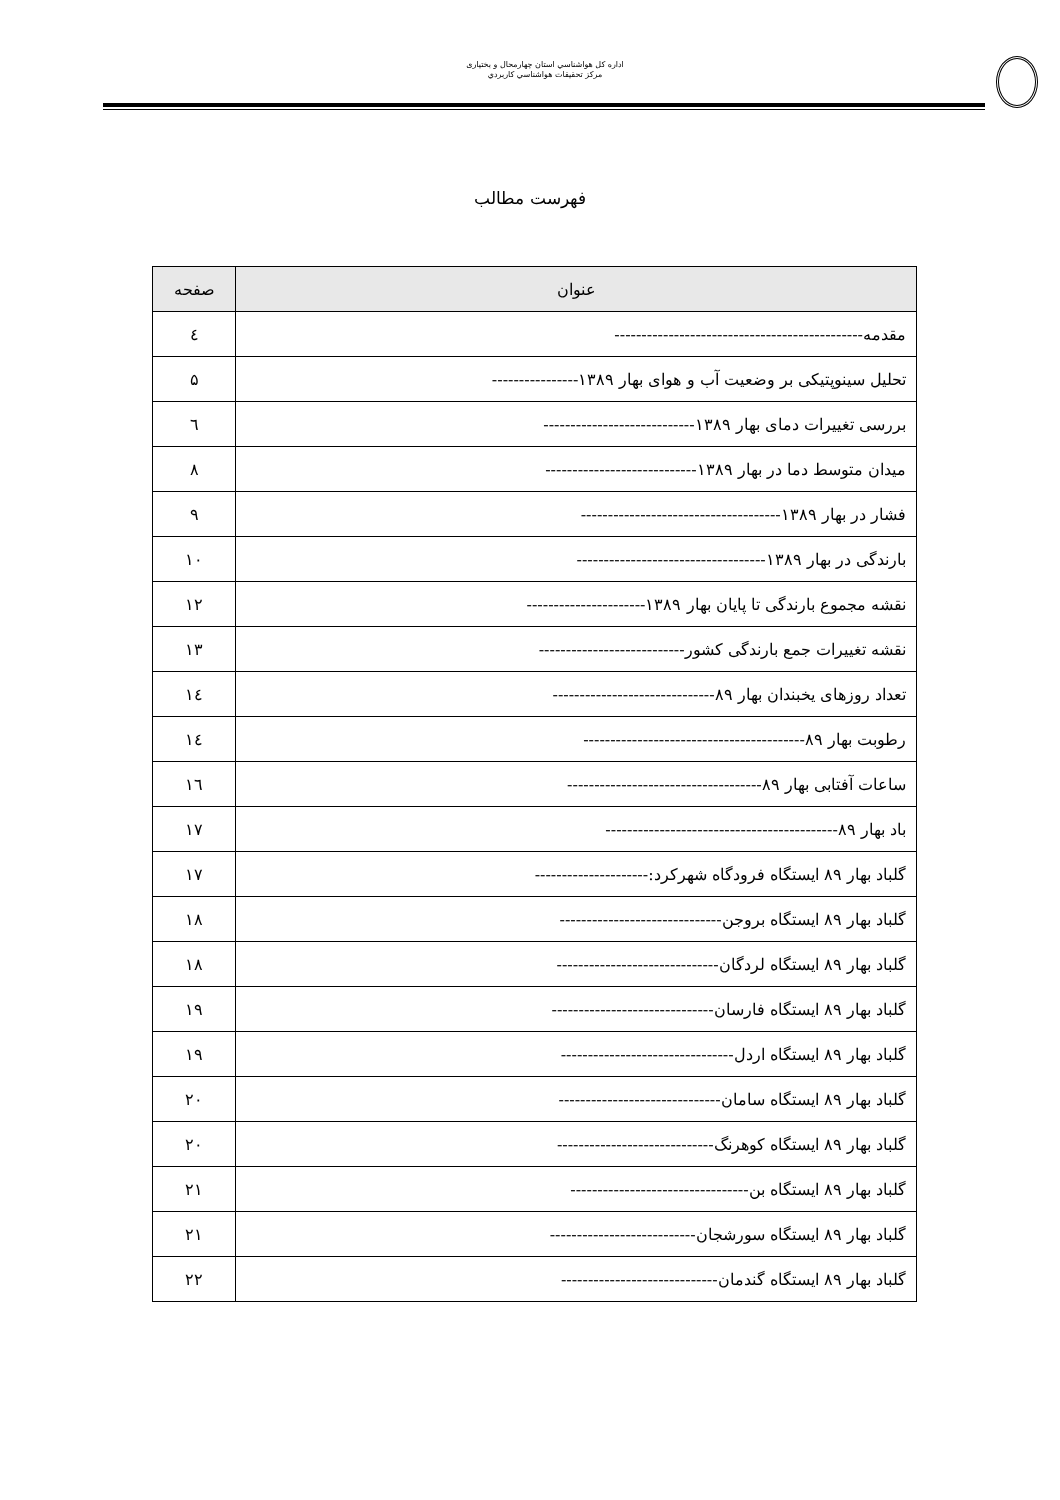اداره كل هواشناسي استان چهارمحال و بختياری
مركز تحقيقات هواشناسي كاربردي
فهرست مطالب
| عنوان | صفحه |
| --- | --- |
| مقدمه---------------------------------------------- | ٤ |
| تحلیل سینوپتیکی بر وضعیت آب و هوای بهار ۱۳۸۹---------------- | ۵ |
| بررسی تغییرات دمای بهار ۱۳۸۹---------------------------- | ٦ |
| میدان متوسط دما در بهار ۱۳۸۹---------------------------- | ۸ |
| فشار در بهار ۱۳۸۹------------------------------------- | ۹ |
| بارندگی در بهار ۱۳۸۹----------------------------------- | ۱۰ |
| نقشه مجموع بارندگی تا پایان بهار ۱۳۸۹---------------------- | ۱۲ |
| نقشه تغییرات جمع بارندگی کشور--------------------------- | ۱۳ |
| تعداد روزهای یخبندان بهار ۸۹------------------------------ | ۱٤ |
| رطوبت بهار ۸۹----------------------------------------- | ۱٤ |
| ساعات آفتابی بهار ۸۹------------------------------------ | ۱٦ |
| باد بهار ۸۹------------------------------------------- | ۱۷ |
| گلباد بهار ۸۹ ایستگاه فرودگاه شهرکرد:--------------------- | ۱۷ |
| گلباد بهار ۸۹ ایستگاه بروجن------------------------------ | ۱۸ |
| گلباد بهار ۸۹ ایستگاه لردگان------------------------------ | ۱۸ |
| گلباد بهار ۸۹ ایستگاه فارسان------------------------------ | ۱۹ |
| گلباد بهار ۸۹ ایستگاه اردل-------------------------------- | ۱۹ |
| گلباد بهار ۸۹ ایستگاه سامان------------------------------ | ۲۰ |
| گلباد بهار ۸۹ ایستگاه کوهرنگ----------------------------- | ۲۰ |
| گلباد بهار ۸۹ ایستگاه بن--------------------------------- | ۲۱ |
| گلباد بهار ۸۹ ایستگاه سورشجان--------------------------- | ۲۱ |
| گلباد بهار ۸۹ ایستگاه گندمان----------------------------- | ۲۲ |